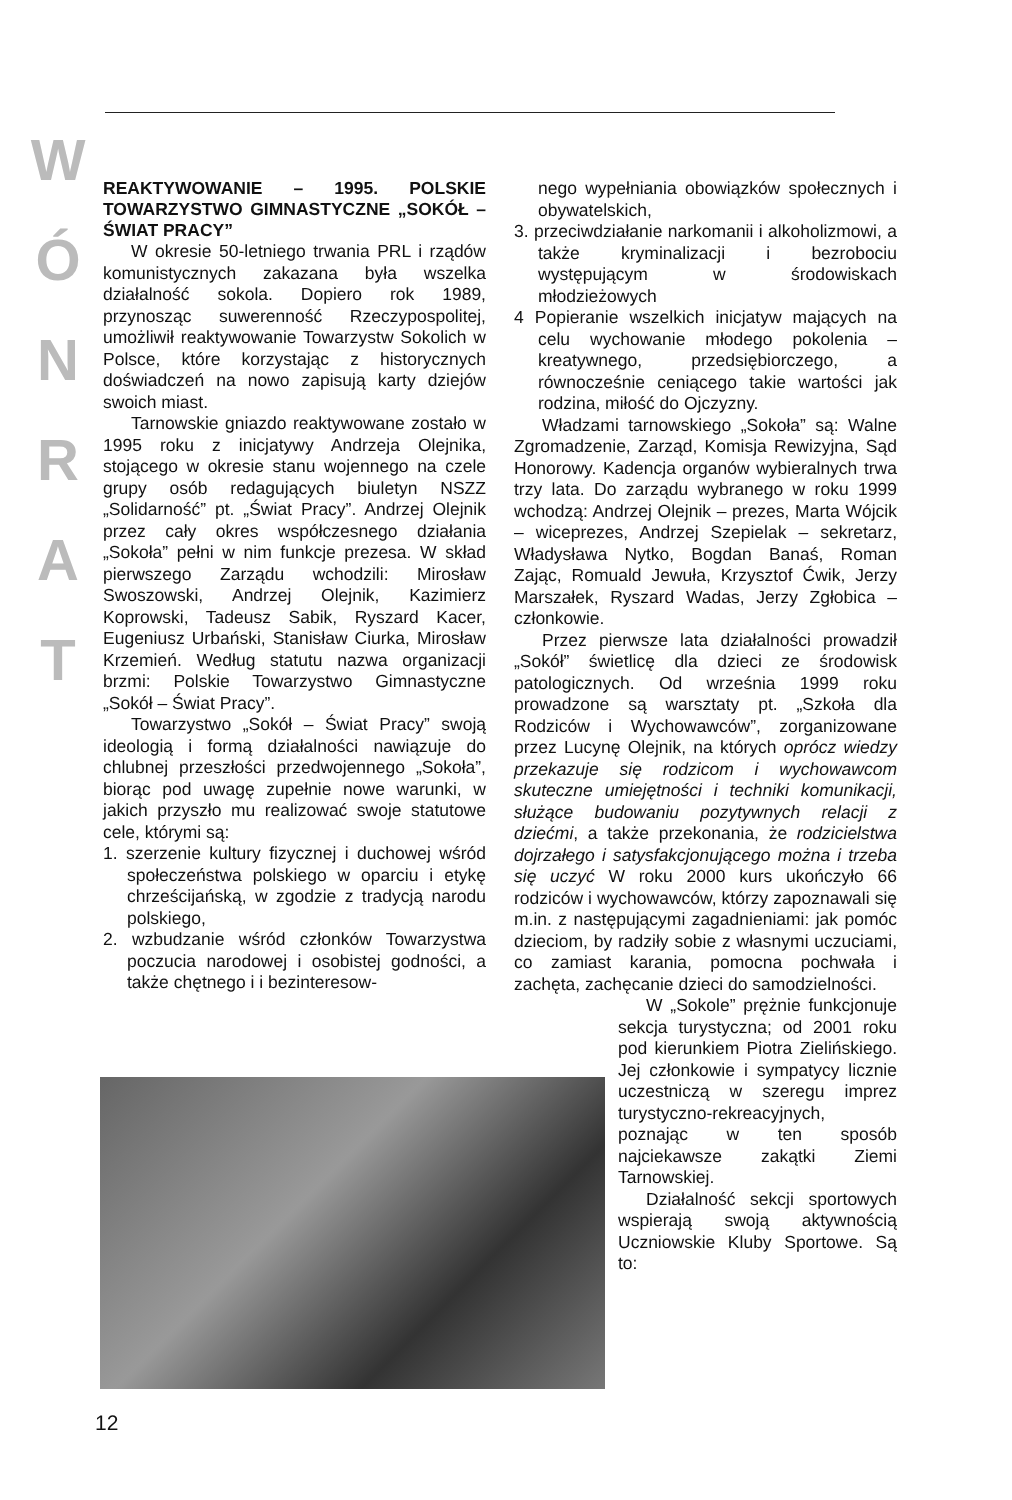W
Ó
N
R
A
T
REAKTYWOWANIE – 1995. POLSKIE TOWARZYSTWO GIMNASTYCZNE „SOKÓŁ – ŚWIAT PRACY”
W okresie 50-letniego trwania PRL i rządów komunistycznych zakazana była wszelka działalność sokola. Dopiero rok 1989, przynosząc suwerenność Rzeczypospolitej, umożliwił reaktywowanie Towarzystw Sokolich w Polsce, które korzystając z historycznych doświadczeń na nowo zapisują karty dziejów swoich miast.
Tarnowskie gniazdo reaktywowane zostało w 1995 roku z inicjatywy Andrzeja Olejnika, stojącego w okresie stanu wojennego na czele grupy osób redagujących biuletyn NSZZ „Solidarność” pt. „Świat Pracy”. Andrzej Olejnik przez cały okres współczesnego działania „Sokoła” pełni w nim funkcje prezesa. W skład pierwszego Zarządu wchodzili: Mirosław Swoszowski, Andrzej Olejnik, Kazimierz Koprowski, Tadeusz Sabik, Ryszard Kacer, Eugeniusz Urbański, Stanisław Ciurka, Mirosław Krzemień. Według statutu nazwa organizacji brzmi: Polskie Towarzystwo Gimnastyczne „Sokół – Świat Pracy”.
Towarzystwo „Sokół – Świat Pracy” swoją ideologią i formą działalności nawiązuje do chlubnej przeszłości przedwojennego „Sokoła”, biorąc pod uwagę zupełnie nowe warunki, w jakich przyszło mu realizować swoje statutowe cele, którymi są:
1. szerzenie kultury fizycznej i duchowej wśród społeczeństwa polskiego w oparciu i etykę chrześcijańską, w zgodzie z tradycją narodu polskiego,
2. wzbudzanie wśród członków Towarzystwa poczucia narodowej i osobistej godności, a także chętnego i i bezinteresow-
nego wypełniania obowiązków społecznych i obywatelskich,
3. przeciwdziałanie narkomanii i alkoholizmowi, a także kryminalizacji i bezrobociu występującym w środowiskach młodzieżowych
4 Popieranie wszelkich inicjatyw mających na celu wychowanie młodego pokolenia – kreatywnego, przedsiębiorczego, a równocześnie ceniącego takie wartości jak rodzina, miłość do Ojczyzny.
Władzami tarnowskiego „Sokoła” są: Walne Zgromadzenie, Zarząd, Komisja Rewizyjna, Sąd Honorowy. Kadencja organów wybieralnych trwa trzy lata. Do zarządu wybranego w roku 1999 wchodzą: Andrzej Olejnik – prezes, Marta Wójcik – wiceprezes, Andrzej Szepielak – sekretarz, Władysława Nytko, Bogdan Banaś, Roman Zając, Romuald Jewuła, Krzysztof Ćwik, Jerzy Marszałek, Ryszard Wadas, Jerzy Zgłobica – członkowie.
Przez pierwsze lata działalności prowadził „Sokół” świetlicę dla dzieci ze środowisk patologicznych. Od września 1999 roku prowadzone są warsztaty pt. „Szkoła dla Rodziców i Wychowawców”, zorganizowane przez Lucynę Olejnik, na których oprócz wiedzy przekazuje się rodzicom i wychowawcom skuteczne umiejętności i techniki komunikacji, służące budowaniu pozytywnych relacji z dziećmi, a także przekonania, że rodzicielstwa dojrzałego i satysfakcjonującego można i trzeba się uczyć W roku 2000 kurs ukończyło 66 rodziców i wychowawców, którzy zapoznawali się m.in. z następującymi zagadnieniami: jak pomóc dzieciom, by radziły sobie z własnymi uczuciami, co zamiast karania, pomocna pochwała i zachęta, zachęcanie dzieci do samodzielności.
W „Sokole” prężnie funkcjonuje sekcja turystyczna; od 2001 roku pod kierunkiem Piotra Zielińskiego. Jej członkowie i sympatycy licznie uczestniczą w szeregu imprez turystyczno-rekreacyjnych, poznając w ten sposób najciekawsze zakątki Ziemi Tarnowskiej.
Działalność sekcji sportowych wspierają swoją aktywnością Uczniowskie Kluby Sportowe. Są to:
12